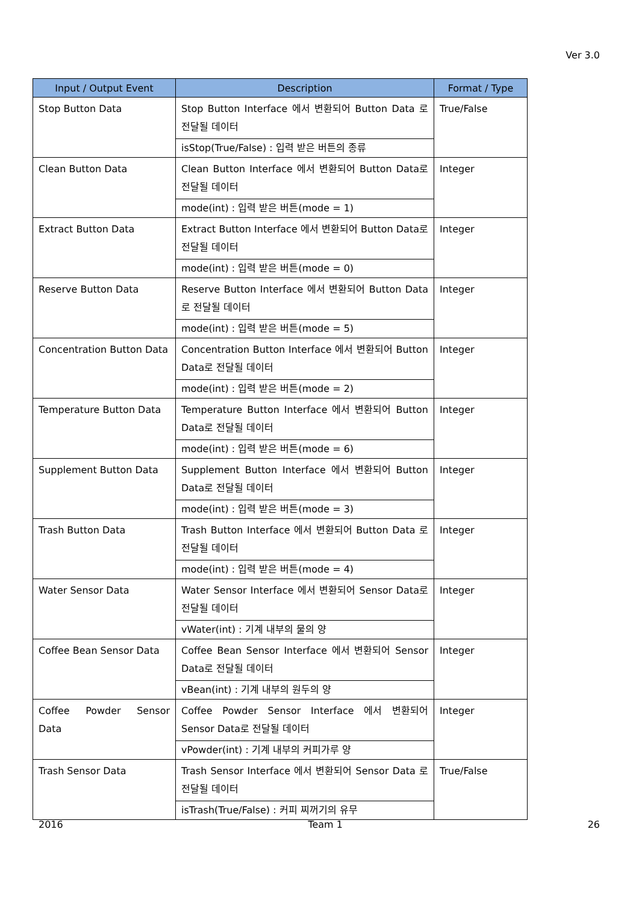Ver 3.0
| Input / Output Event | Description | Format / Type |
| --- | --- | --- |
| Stop Button Data | Stop Button Interface 에서 변환되어 Button Data 로 전달될 데이터 | True/False |
| | isStop(True/False) : 입력 받은 버튼의 종류 | |
| Clean Button Data | Clean Button Interface 에서 변환되어 Button Data로 전달될 데이터 | Integer |
| | mode(int) : 입력 받은 버튼(mode = 1) | |
| Extract Button Data | Extract Button Interface 에서 변환되어 Button Data로 전달될 데이터 | Integer |
| | mode(int) : 입력 받은 버튼(mode = 0) | |
| Reserve Button Data | Reserve Button Interface 에서 변환되어 Button Data로 전달될 데이터 | Integer |
| | mode(int) : 입력 받은 버튼(mode = 5) | |
| Concentration Button Data | Concentration Button Interface 에서 변환되어 Button Data로 전달될 데이터 | Integer |
| | mode(int) : 입력 받은 버튼(mode = 2) | |
| Temperature Button Data | Temperature Button Interface 에서 변환되어 Button Data로 전달될 데이터 | Integer |
| | mode(int) : 입력 받은 버튼(mode = 6) | |
| Supplement Button Data | Supplement Button Interface 에서 변환되어 Button Data로 전달될 데이터 | Integer |
| | mode(int) : 입력 받은 버튼(mode = 3) | |
| Trash Button Data | Trash Button Interface 에서 변환되어 Button Data 로 전달될 데이터 | Integer |
| | mode(int) : 입력 받은 버튼(mode = 4) | |
| Water Sensor Data | Water Sensor Interface 에서 변환되어 Sensor Data로 전달될 데이터 | Integer |
| | vWater(int) : 기계 내부의 물의 양 | |
| Coffee Bean Sensor Data | Coffee Bean Sensor Interface 에서 변환되어 Sensor Data로 전달될 데이터 | Integer |
| | vBean(int) : 기계 내부의 원두의 양 | |
| Coffee Powder Sensor Data | Coffee Powder Sensor Interface 에서 변환되어 Sensor Data로 전달될 데이터 | Integer |
| | vPowder(int) : 기계 내부의 커피가루 양 | |
| Trash Sensor Data | Trash Sensor Interface 에서 변환되어 Sensor Data 로 전달될 데이터 | True/False |
| | isTrash(True/False) : 커피 찌꺼기의 유무 | |
2016 Team 1 26